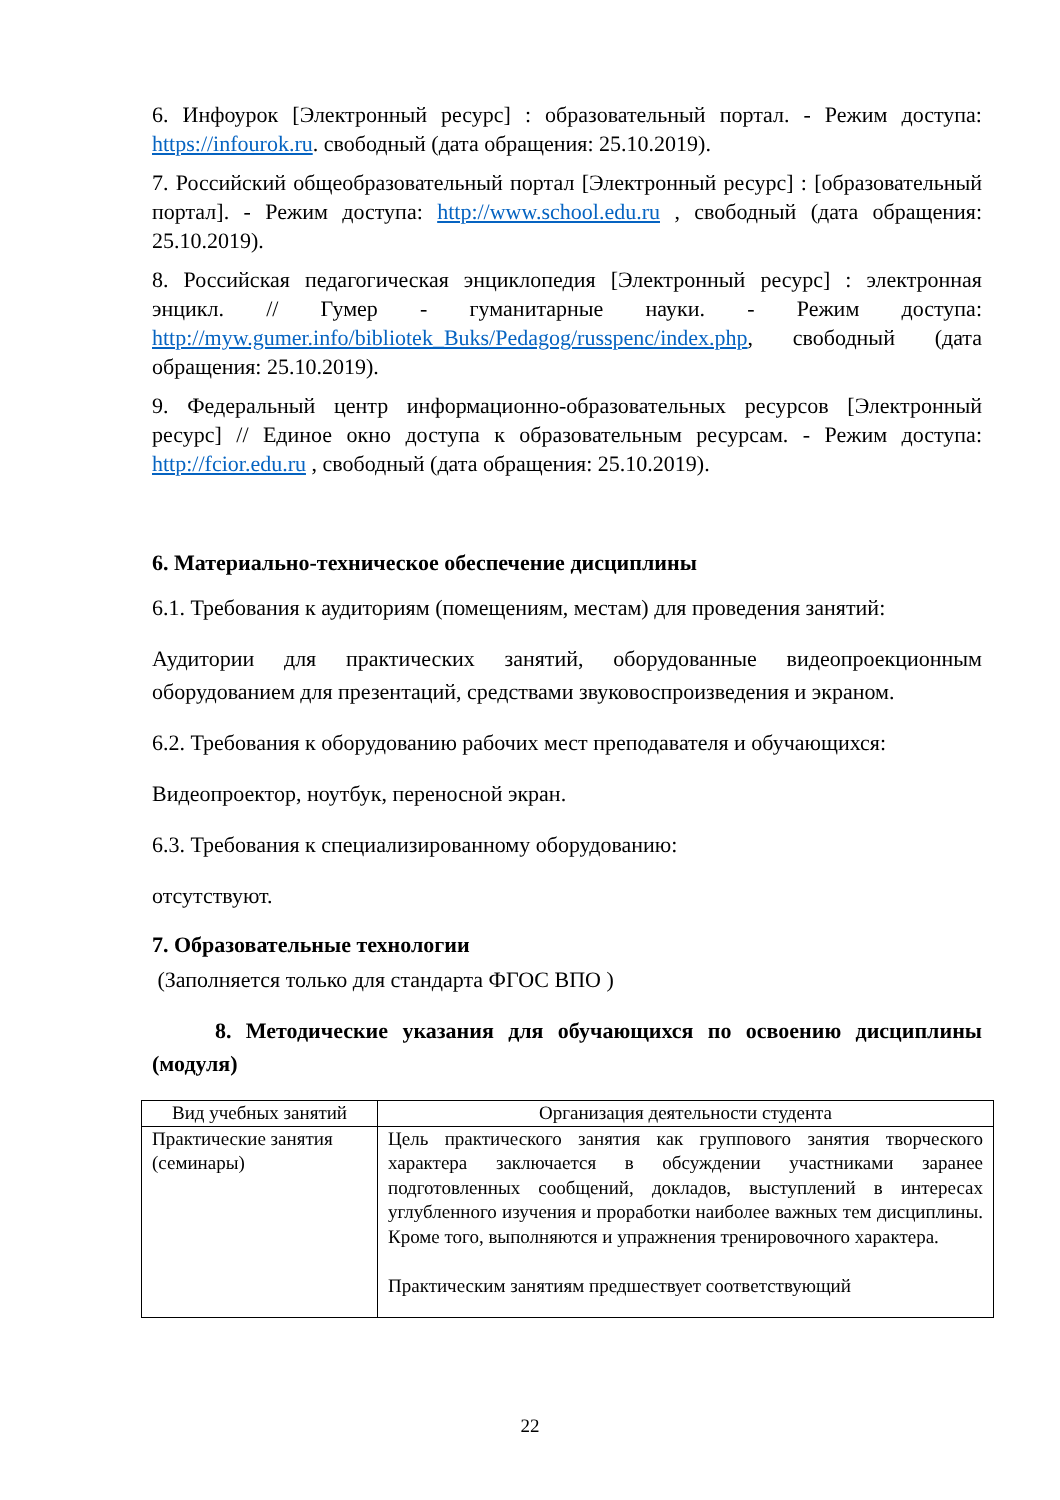6. Инфоурок [Электронный ресурс] : образовательный портал. - Режим доступа: https://infourok.ru. свободный (дата обращения: 25.10.2019).
7. Российский общеобразовательный портал [Электронный ресурс] : [образовательный портал]. - Режим доступа: http://www.school.edu.ru , свободный (дата обращения: 25.10.2019).
8. Российская педагогическая энциклопедия [Электронный ресурс] : электронная энцикл. // Гумер - гуманитарные науки. - Режим доступа: http://myw.gumer.info/bibliotek_Buks/Pedagog/russpenc/index.php, свободный (дата обращения: 25.10.2019).
9. Федеральный центр информационно-образовательных ресурсов [Электронный ресурс] // Единое окно доступа к образовательным ресурсам. - Режим доступа: http://fcior.edu.ru , свободный (дата обращения: 25.10.2019).
6. Материально-техническое обеспечение дисциплины
6.1. Требования к аудиториям (помещениям, местам) для проведения занятий:
Аудитории для практических занятий, оборудованные видеопроекционным оборудованием для презентаций, средствами звуковоспроизведения и экраном.
6.2. Требования к оборудованию рабочих мест преподавателя и обучающихся:
Видеопроектор, ноутбук, переносной экран.
6.3. Требования к специализированному оборудованию:
отсутствуют.
7. Образовательные технологии
(Заполняется только для стандарта ФГОС ВПО )
8. Методические указания для обучающихся по освоению дисциплины (модуля)
| Вид учебных занятий | Организация деятельности студента |
| --- | --- |
| Практические занятия (семинары) | Цель практического занятия как группового занятия творческого характера заключается в обсуждении участниками заранее подготовленных сообщений, докладов, выступлений в интересах углубленного изучения и проработки наиболее важных тем дисциплины. Кроме того, выполняются и упражнения тренировочного характера. Практическим занятиям предшествует соответствующий |
22